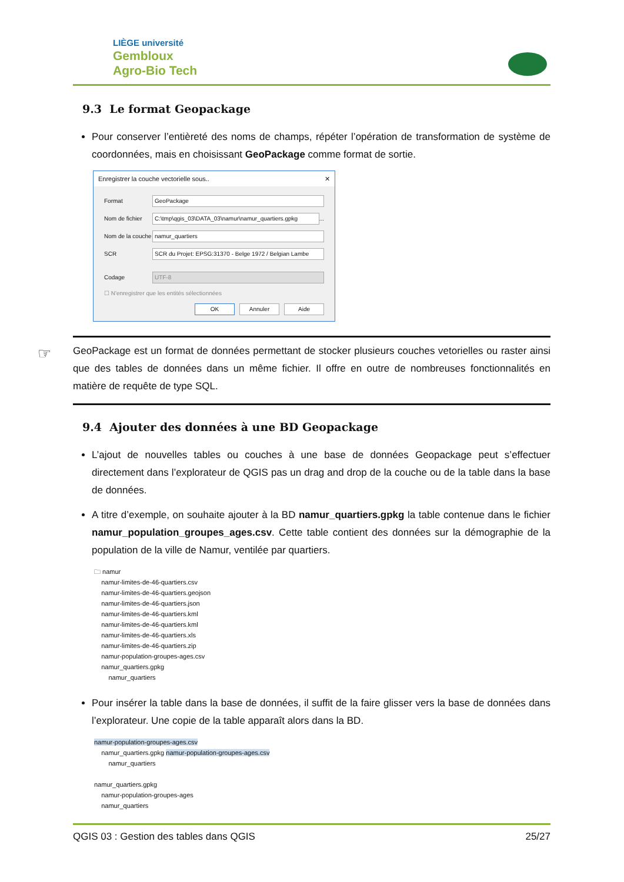LIÈGE université
Gembloux
Agro-Bio Tech
9.3 Le format Geopackage
Pour conserver l’entièreté des noms de champs, répéter l’opération de transformation de système de coordonnées, mais en choisissant GeoPackage comme format de sortie.
Enregistrer la couche vectorielle sous.. ✕
Format GeoPackage
Nom de fichier
C:\tmp\qgis_03\DATA_03\namur\namur_quartiers.gpkg
...
Nom de la couche
namur_quartiers
SCR
SCR du Projet: EPSG:31370 - Belge 1972 / Belgian Lambe
Codage UTF-8
☐ N'enregistrer que les entités sélectionnées
OK Annuler Aide
☞ GeoPackage est un format de données permettant de stocker plusieurs couches vetorielles ou raster ainsi que des tables de données dans un même fichier. Il offre en outre de nombreuses fonctionnalités en matière de requête de type SQL.
9.4 Ajouter des données à une BD Geopackage
L’ajout de nouvelles tables ou couches à une base de données Geopackage peut s’effectuer directement dans l’explorateur de QGIS pas un drag and drop de la couche ou de la table dans la base de données.
A titre d’exemple, on souhaite ajouter à la BD namur_quartiers.gpkg la table contenue dans le fichier namur_population_groupes_ages.csv. Cette table contient des données sur la démographie de la population de la ville de Namur, ventilée par quartiers.
🗀 namur
namur-limites-de-46-quartiers.csv
namur-limites-de-46-quartiers.geojson
namur-limites-de-46-quartiers.json
namur-limites-de-46-quartiers.kml
namur-limites-de-46-quartiers.kml
namur-limites-de-46-quartiers.xls
namur-limites-de-46-quartiers.zip
namur-population-groupes-ages.csv
namur_quartiers.gpkg
namur_quartiers
Pour insérer la table dans la base de données, il suffit de la faire glisser vers la base de données dans l’explorateur. Une copie de la table apparaît alors dans la BD.
namur-population-groupes-ages.csv
namur_quartiers.gpkg namur-population-groupes-ages.csv
namur_quartiers
namur_quartiers.gpkg
namur-population-groupes-ages
namur_quartiers
QGIS 03 : Gestion des tables dans QGIS 25/27